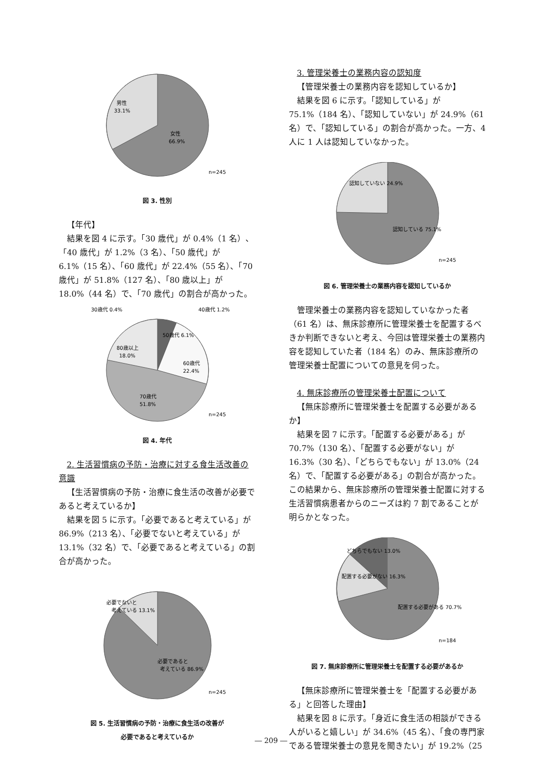男性
33.1%
女性
66.9%
n=245
図 3. 性別
【年代】
結果を図 4 に示す。「30 歳代」が 0.4%（1 名）、「40 歳代」が 1.2%（3 名）、「50 歳代」が 6.1%（15 名）、「60 歳代」が 22.4%（55 名）、「70 歳代」が 51.8%（127 名）、「80 歳以上」が 18.0%（44 名）で、「70 歳代」の割合が高かった。
30歳代 0.4%
40歳代 1.2%
50歳代 6.1%
80歳以上
18.0%
60歳代
22.4%
70歳代
51.8%
n=245
図 4. 年代
2. 生活習慣病の予防・治療に対する食生活改善の意識
【生活習慣病の予防・治療に食生活の改善が必要であると考えているか】
結果を図 5 に示す。「必要であると考えている」が 86.9%（213 名）、「必要でないと考えている」が 13.1%（32 名）で、「必要であると考えている」の割合が高かった。
必要でないと
考えている 13.1%
必要であると
考えている 86.9%
n=245
図 5. 生活習慣病の予防・治療に食生活の改善が
必要であると考えているか
3. 管理栄養士の業務内容の認知度
【管理栄養士の業務内容を認知しているか】
結果を図 6 に示す。「認知している」が 75.1%（184 名）、「認知していない」が 24.9%（61 名）で、「認知している」の割合が高かった。一方、4 人に 1 人は認知していなかった。
認知していない 24.9%
認知している 75.1%
n=245
図 6. 管理栄養士の業務内容を認知しているか
管理栄養士の業務内容を認知していなかった者（61 名）は、無床診療所に管理栄養士を配置するべきか判断できないと考え、今回は管理栄養士の業務内容を認知していた者（184 名）のみ、無床診療所の管理栄養士配置についての意見を伺った。
4. 無床診療所の管理栄養士配置について
【無床診療所に管理栄養士を配置する必要があるか】
結果を図 7 に示す。「配置する必要がある」が 70.7%（130 名）、「配置する必要がない」が 16.3%（30 名）、「どちらでもない」が 13.0%（24 名）で、「配置する必要がある」の割合が高かった。この結果から、無床診療所の管理栄養士配置に対する生活習慣病患者からのニーズは約 7 割であることが明らかとなった。
どちらでもない 13.0%
配置する必要がない 16.3%
配置する必要がある 70.7%
n=184
図 7. 無床診療所に管理栄養士を配置する必要があるか
【無床診療所に管理栄養士を「配置する必要がある」と回答した理由】
結果を図 8 に示す。「身近に食生活の相談ができる人がいると嬉しい」が 34.6%（45 名）、「食の専門家である管理栄養士の意見を聞きたい」が 19.2%（25
― 209 ―